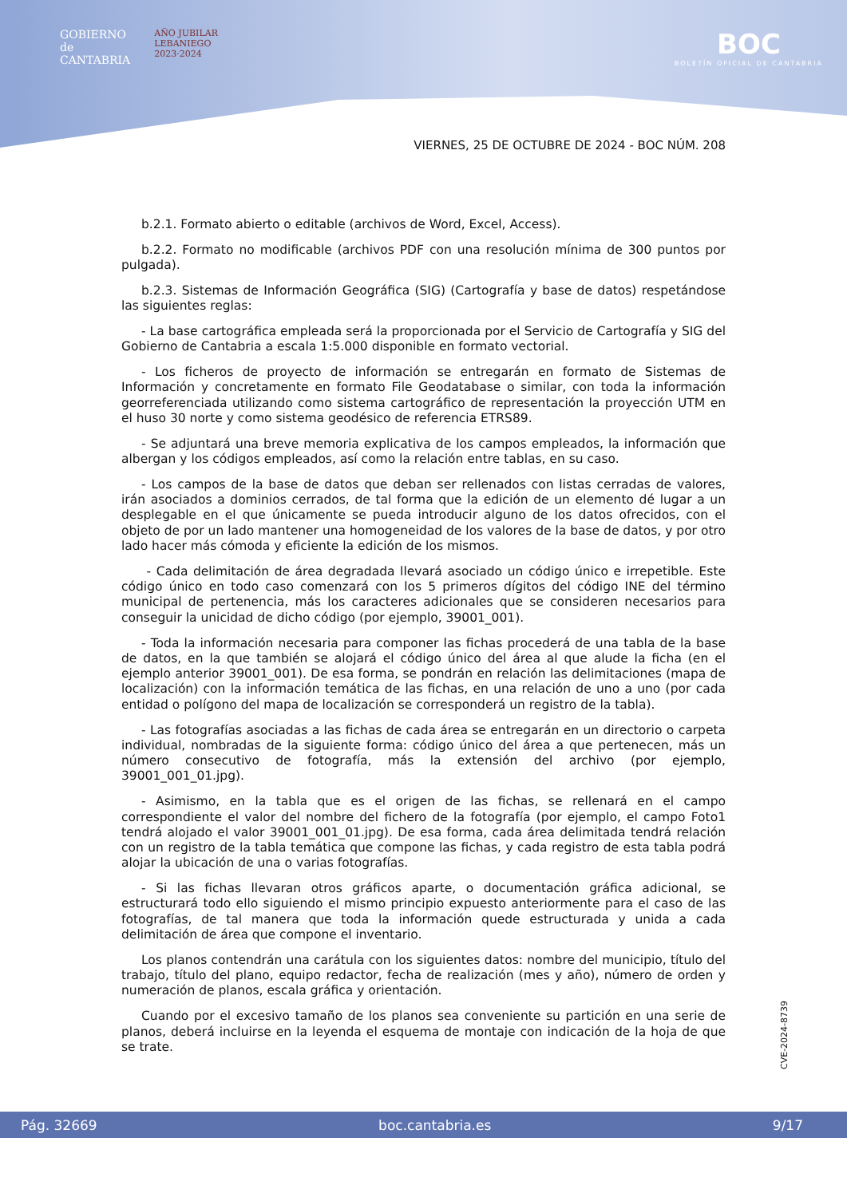GOBIERNO
de
CANTABRIA
AÑO JUBILAR
LEBANIEGO
2023·2024
BOC
BOLETÍN OFICIAL DE CANTABRIA
VIERNES, 25 DE OCTUBRE DE 2024 - BOC NÚM. 208
b.2.1. Formato abierto o editable (archivos de Word, Excel, Access).
b.2.2. Formato no modificable (archivos PDF con una resolución mínima de 300 puntos por pulgada).
b.2.3. Sistemas de Información Geográfica (SIG) (Cartografía y base de datos) respetándose las siguientes reglas:
- La base cartográfica empleada será la proporcionada por el Servicio de Cartografía y SIG del Gobierno de Cantabria a escala 1:5.000 disponible en formato vectorial.
- Los ficheros de proyecto de información se entregarán en formato de Sistemas de Información y concretamente en formato File Geodatabase o similar, con toda la información georreferenciada utilizando como sistema cartográfico de representación la proyección UTM en el huso 30 norte y como sistema geodésico de referencia ETRS89.
- Se adjuntará una breve memoria explicativa de los campos empleados, la información que albergan y los códigos empleados, así como la relación entre tablas, en su caso.
- Los campos de la base de datos que deban ser rellenados con listas cerradas de valores, irán asociados a dominios cerrados, de tal forma que la edición de un elemento dé lugar a un desplegable en el que únicamente se pueda introducir alguno de los datos ofrecidos, con el objeto de por un lado mantener una homogeneidad de los valores de la base de datos, y por otro lado hacer más cómoda y eficiente la edición de los mismos.
- Cada delimitación de área degradada llevará asociado un código único e irrepetible. Este código único en todo caso comenzará con los 5 primeros dígitos del código INE del término municipal de pertenencia, más los caracteres adicionales que se consideren necesarios para conseguir la unicidad de dicho código (por ejemplo, 39001_001).
- Toda la información necesaria para componer las fichas procederá de una tabla de la base de datos, en la que también se alojará el código único del área al que alude la ficha (en el ejemplo anterior 39001_001). De esa forma, se pondrán en relación las delimitaciones (mapa de localización) con la información temática de las fichas, en una relación de uno a uno (por cada entidad o polígono del mapa de localización se corresponderá un registro de la tabla).
- Las fotografías asociadas a las fichas de cada área se entregarán en un directorio o carpeta individual, nombradas de la siguiente forma: código único del área a que pertenecen, más un número consecutivo de fotografía, más la extensión del archivo (por ejemplo, 39001_001_01.jpg).
- Asimismo, en la tabla que es el origen de las fichas, se rellenará en el campo correspondiente el valor del nombre del fichero de la fotografía (por ejemplo, el campo Foto1 tendrá alojado el valor 39001_001_01.jpg). De esa forma, cada área delimitada tendrá relación con un registro de la tabla temática que compone las fichas, y cada registro de esta tabla podrá alojar la ubicación de una o varias fotografías.
- Si las fichas llevaran otros gráficos aparte, o documentación gráfica adicional, se estructurará todo ello siguiendo el mismo principio expuesto anteriormente para el caso de las fotografías, de tal manera que toda la información quede estructurada y unida a cada delimitación de área que compone el inventario.
Los planos contendrán una carátula con los siguientes datos: nombre del municipio, título del trabajo, título del plano, equipo redactor, fecha de realización (mes y año), número de orden y numeración de planos, escala gráfica y orientación.
Cuando por el excesivo tamaño de los planos sea conveniente su partición en una serie de planos, deberá incluirse en la leyenda el esquema de montaje con indicación de la hoja de que se trate.
CVE-2024-8739
Pág. 32669 boc.cantabria.es 9/17